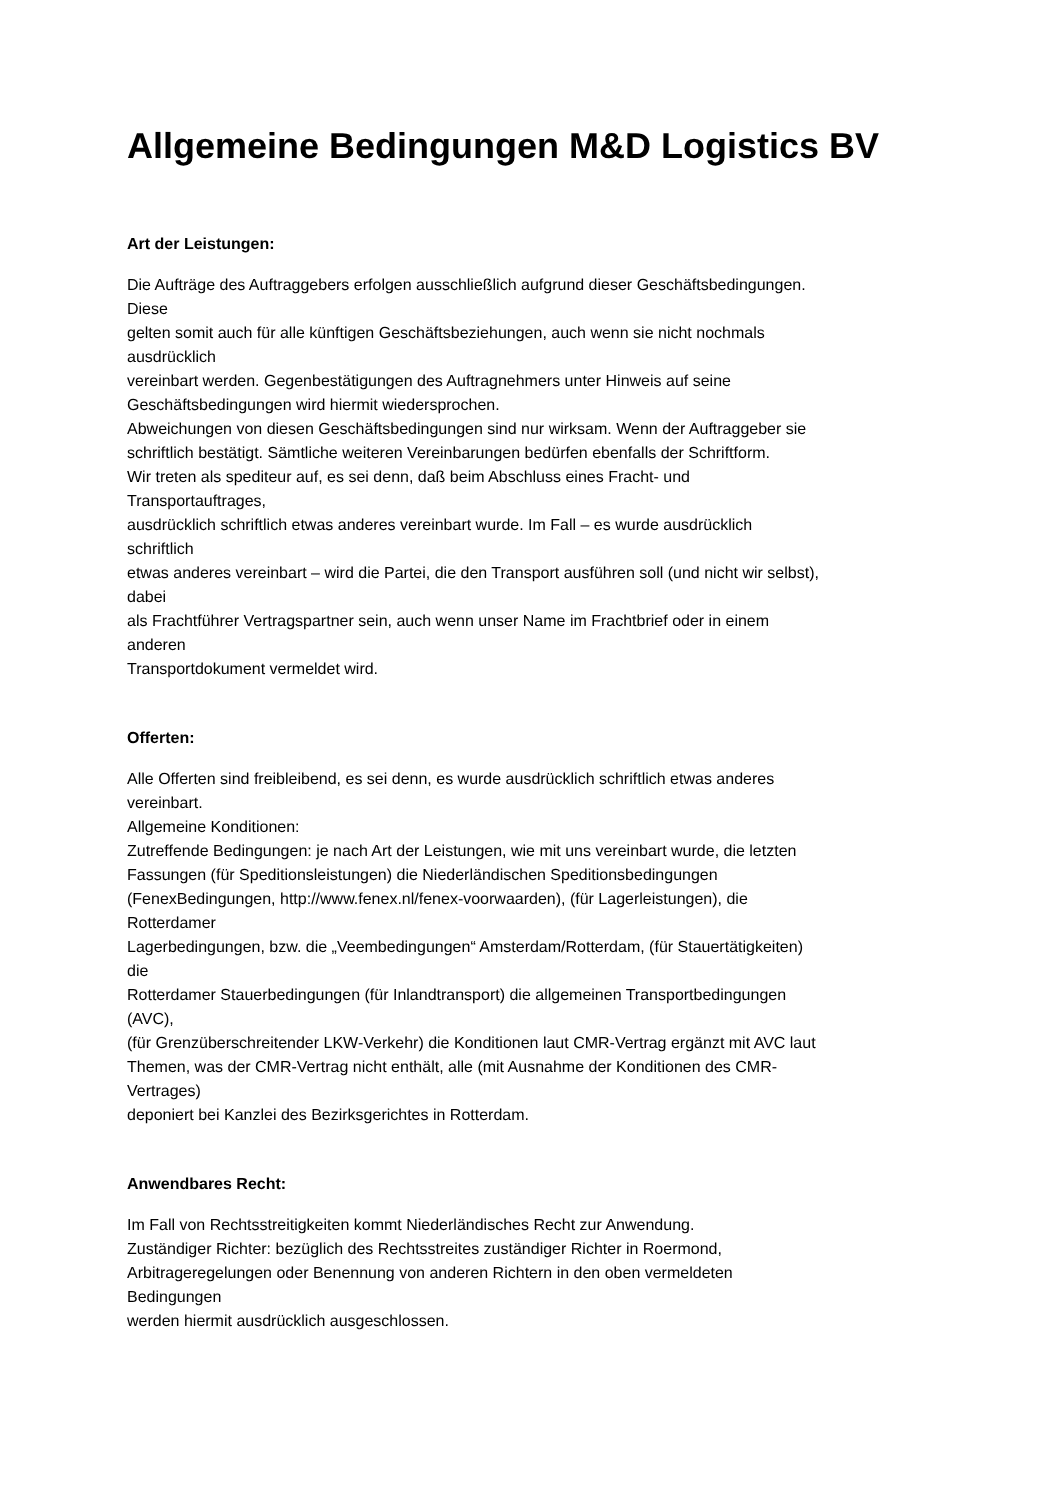Allgemeine Bedingungen M&D Logistics BV
Art der Leistungen:
Die Aufträge des Auftraggebers erfolgen ausschließlich aufgrund dieser Geschäftsbedingungen.
Diese
gelten somit auch für alle künftigen Geschäftsbeziehungen, auch wenn sie nicht nochmals
ausdrücklich
vereinbart werden. Gegenbestätigungen des Auftragnehmers unter Hinweis auf seine
Geschäftsbedingungen wird hiermit wiedersprochen.
Abweichungen von diesen Geschäftsbedingungen sind nur wirksam. Wenn der Auftraggeber sie
schriftlich bestätigt. Sämtliche weiteren Vereinbarungen bedürfen ebenfalls der Schriftform.
Wir treten als spediteur auf, es sei denn, daß beim Abschluss eines Fracht- und
Transportauftrages,
ausdrücklich schriftlich etwas anderes vereinbart wurde. Im Fall – es wurde ausdrücklich
schriftlich
etwas anderes vereinbart – wird die Partei, die den Transport ausführen soll (und nicht wir selbst),
dabei
als Frachtführer Vertragspartner sein, auch wenn unser Name im Frachtbrief oder in einem
anderen
Transportdokument vermeldet wird.
Offerten:
Alle Offerten sind freibleibend, es sei denn, es wurde ausdrücklich schriftlich etwas anderes
vereinbart.
Allgemeine Konditionen:
Zutreffende Bedingungen: je nach Art der Leistungen, wie mit uns vereinbart wurde, die letzten
Fassungen (für Speditionsleistungen) die Niederländischen Speditionsbedingungen
(FenexBedingungen, http://www.fenex.nl/fenex-voorwaarden), (für Lagerleistungen), die
Rotterdamer
Lagerbedingungen, bzw. die „Veembedingungen“ Amsterdam/Rotterdam, (für Stauertätigkeiten)
die
Rotterdamer Stauerbedingungen (für Inlandtransport) die allgemeinen Transportbedingungen
(AVC),
(für Grenzüberschreitender LKW-Verkehr) die Konditionen laut CMR-Vertrag ergänzt mit AVC laut
Themen, was der CMR-Vertrag nicht enthält, alle (mit Ausnahme der Konditionen des CMR-
Vertrages)
deponiert bei Kanzlei des Bezirksgerichtes in Rotterdam.
Anwendbares Recht:
Im Fall von Rechtsstreitigkeiten kommt Niederländisches Recht zur Anwendung.
Zuständiger Richter: bezüglich des Rechtsstreites zuständiger Richter in Roermond,
Arbitrageregelungen oder Benennung von anderen Richtern in den oben vermeldeten
Bedingungen
werden hiermit ausdrücklich ausgeschlossen.